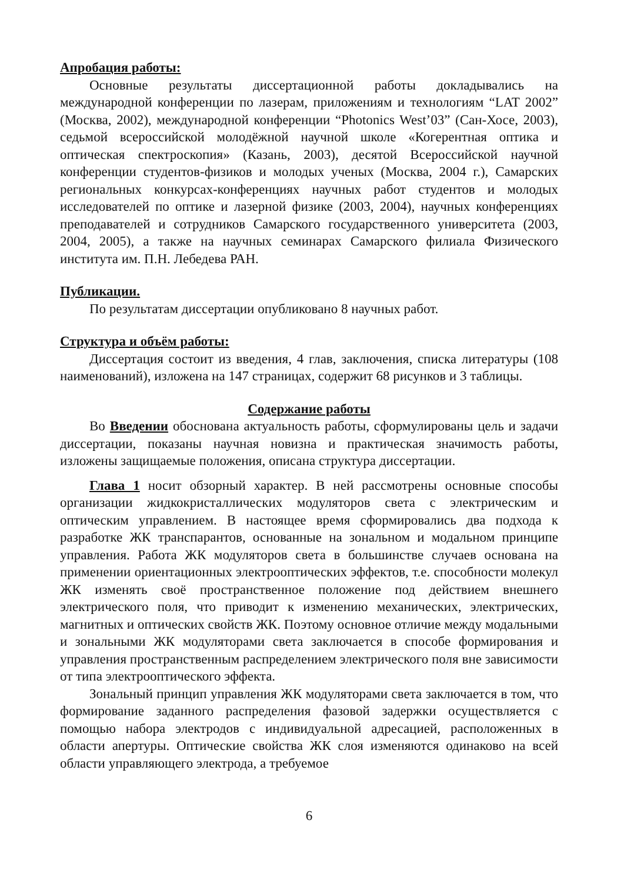Апробация работы:
Основные результаты диссертационной работы докладывались на международной конференции по лазерам, приложениям и технологиям “LAT 2002” (Москва, 2002), международной конференции “Photonics West’03” (Сан-Хосе, 2003), седьмой всероссийской молодёжной научной школе «Когерентная оптика и оптическая спектроскопия» (Казань, 2003), десятой Всероссийской научной конференции студентов-физиков и молодых ученых (Москва, 2004 г.), Самарских региональных конкурсах-конференциях научных работ студентов и молодых исследователей по оптике и лазерной физике (2003, 2004), научных конференциях преподавателей и сотрудников Самарского государственного университета (2003, 2004, 2005), а также на научных семинарах Самарского филиала Физического института им. П.Н. Лебедева РАН.
Публикации.
По результатам диссертации опубликовано 8 научных работ.
Структура и объём работы:
Диссертация состоит из введения, 4 глав, заключения, списка литературы (108 наименований), изложена на 147 страницах, содержит 68 рисунков и 3 таблицы.
Содержание работы
Во Введении обоснована актуальность работы, сформулированы цель и задачи диссертации, показаны научная новизна и практическая значимость работы, изложены защищаемые положения, описана структура диссертации.
Глава 1 носит обзорный характер. В ней рассмотрены основные способы организации жидкокристаллических модуляторов света с электрическим и оптическим управлением. В настоящее время сформировались два подхода к разработке ЖК транспарантов, основанные на зональном и модальном принципе управления. Работа ЖК модуляторов света в большинстве случаев основана на применении ориентационных электрооптических эффектов, т.е. способности молекул ЖК изменять своё пространственное положение под действием внешнего электрического поля, что приводит к изменению механических, электрических, магнитных и оптических свойств ЖК. Поэтому основное отличие между модальными и зональными ЖК модуляторами света заключается в способе формирования и управления пространственным распределением электрического поля вне зависимости от типа электрооптического эффекта.
Зональный принцип управления ЖК модуляторами света заключается в том, что формирование заданного распределения фазовой задержки осуществляется с помощью набора электродов с индивидуальной адресацией, расположенных в области апертуры. Оптические свойства ЖК слоя изменяются одинаково на всей области управляющего электрода, а требуемое
6